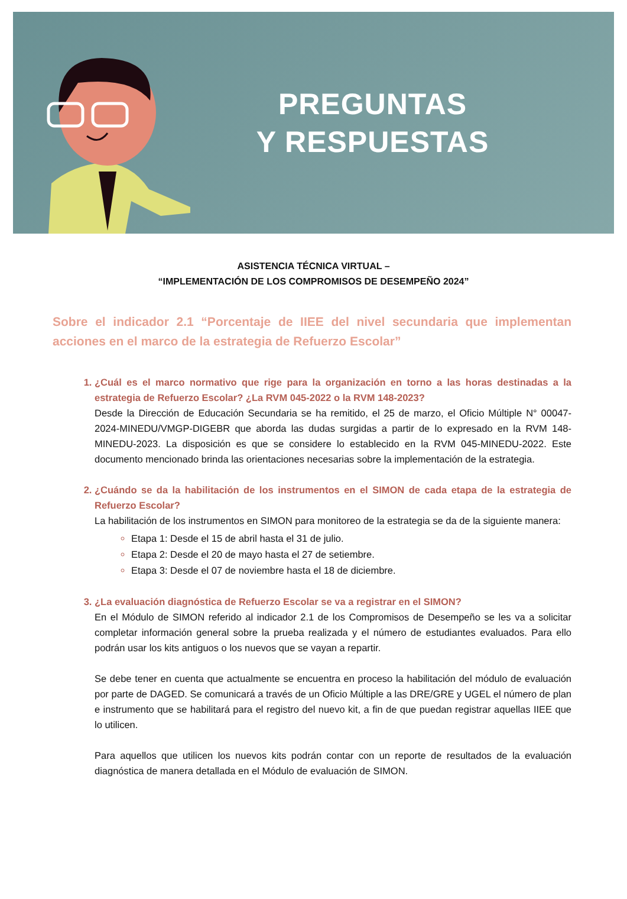PREGUNTAS
Y RESPUESTAS
ASISTENCIA TÉCNICA VIRTUAL –
“IMPLEMENTACIÓN DE LOS COMPROMISOS DE DESEMPEÑO 2024”
Sobre el indicador 2.1 “Porcentaje de IIEE del nivel secundaria que implementan acciones en el marco de la estrategia de Refuerzo Escolar”
¿Cuál es el marco normativo que rige para la organización en torno a las horas destinadas a la estrategia de Refuerzo Escolar? ¿La RVM 045-2022 o la RVM 148-2023?
Desde la Dirección de Educación Secundaria se ha remitido, el 25 de marzo, el Oficio Múltiple N° 00047-2024-MINEDU/VMGP-DIGEBR que aborda las dudas surgidas a partir de lo expresado en la RVM 148-MINEDU-2023. La disposición es que se considere lo establecido en la RVM 045-MINEDU-2022. Este documento mencionado brinda las orientaciones necesarias sobre la implementación de la estrategia.
¿Cuándo se da la habilitación de los instrumentos en el SIMON de cada etapa de la estrategia de Refuerzo Escolar?
La habilitación de los instrumentos en SIMON para monitoreo de la estrategia se da de la siguiente manera:
Etapa 1: Desde el 15 de abril hasta el 31 de julio.
Etapa 2: Desde el 20 de mayo hasta el 27 de setiembre.
Etapa 3: Desde el 07 de noviembre hasta el 18 de diciembre.
¿La evaluación diagnóstica de Refuerzo Escolar se va a registrar en el SIMON?
En el Módulo de SIMON referido al indicador 2.1 de los Compromisos de Desempeño se les va a solicitar completar información general sobre la prueba realizada y el número de estudiantes evaluados. Para ello podrán usar los kits antiguos o los nuevos que se vayan a repartir.
Se debe tener en cuenta que actualmente se encuentra en proceso la habilitación del módulo de evaluación por parte de DAGED. Se comunicará a través de un Oficio Múltiple a las DRE/GRE y UGEL el número de plan e instrumento que se habilitará para el registro del nuevo kit, a fin de que puedan registrar aquellas IIEE que lo utilicen.
Para aquellos que utilicen los nuevos kits podrán contar con un reporte de resultados de la evaluación diagnóstica de manera detallada en el Módulo de evaluación de SIMON.